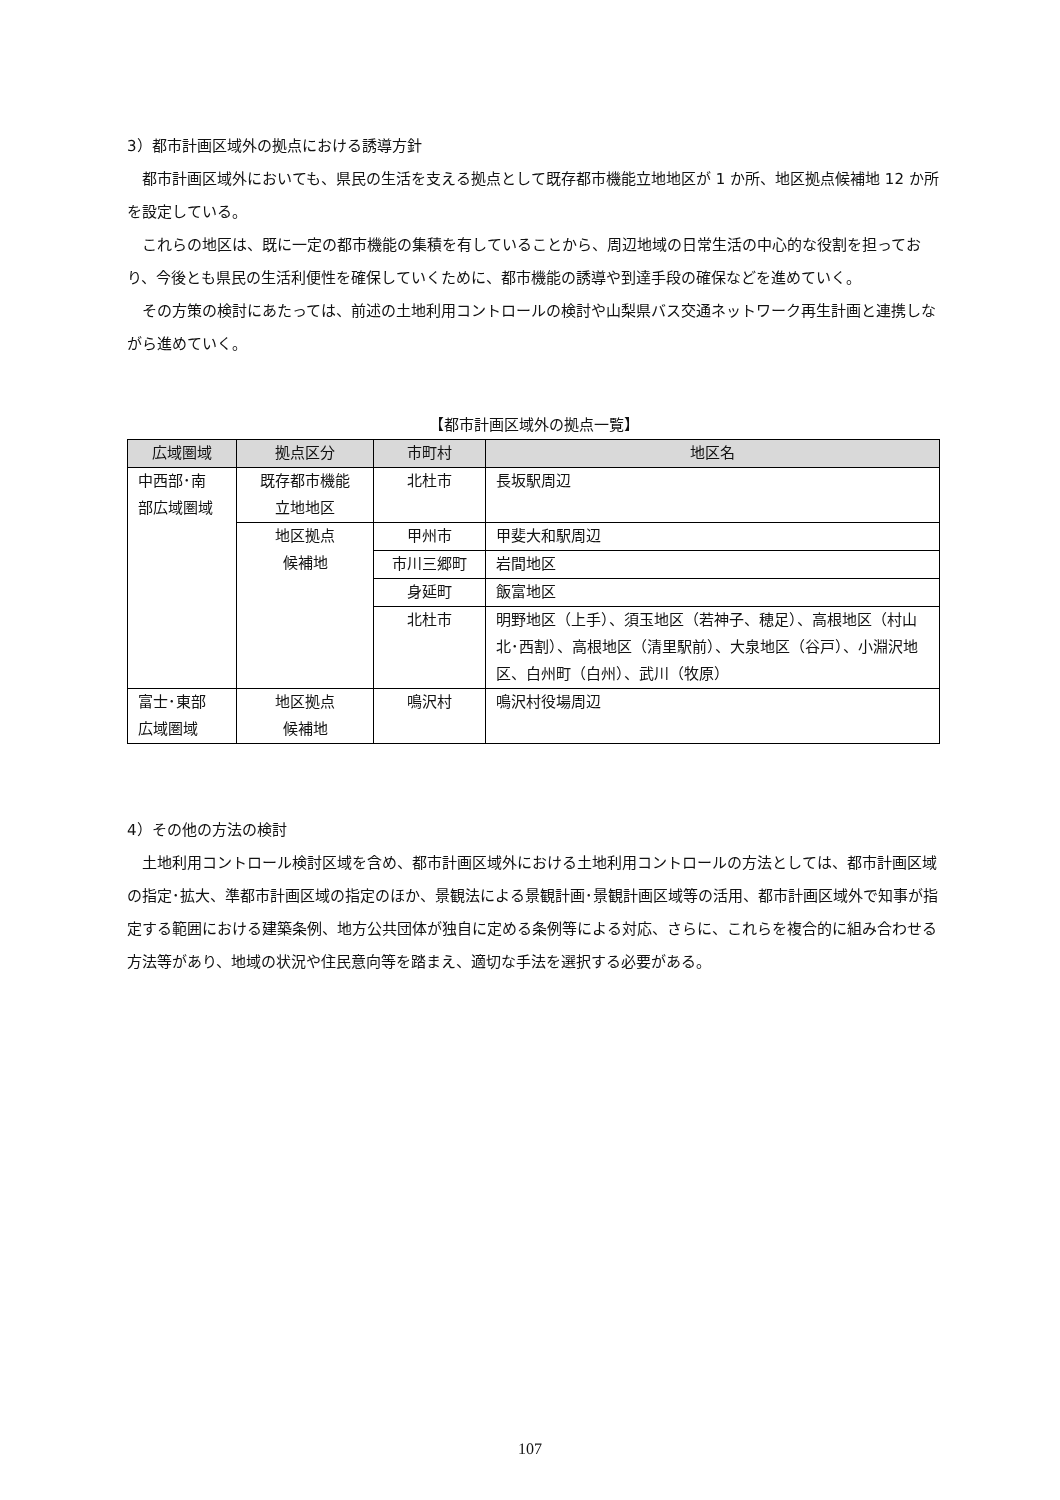3）都市計画区域外の拠点における誘導方針
都市計画区域外においても、県民の生活を支える拠点として既存都市機能立地地区が 1 か所、地区拠点候補地 12 か所を設定している。
これらの地区は、既に一定の都市機能の集積を有していることから、周辺地域の日常生活の中心的な役割を担っており、今後とも県民の生活利便性を確保していくために、都市機能の誘導や到達手段の確保などを進めていく。
その方策の検討にあたっては、前述の土地利用コントロールの検討や山梨県バス交通ネットワーク再生計画と連携しながら進めていく。
【都市計画区域外の拠点一覧】
| 広域圏域 | 拠点区分 | 市町村 | 地区名 |
| --- | --- | --- | --- |
| 中西部･南 部広域圏域 | 既存都市機能 立地地区 | 北杜市 | 長坂駅周辺 |
| | 地区拠点 候補地 | 甲州市 | 甲斐大和駅周辺 |
| | | 市川三郷町 | 岩間地区 |
| | | 身延町 | 飯富地区 |
| | | 北杜市 | 明野地区（上手）、須玉地区（若神子、穂足）、高根地区（村山北･西割）、高根地区（清里駅前）、大泉地区（谷戸）、小淵沢地区、白州町（白州）、武川（牧原） |
| 富士･東部 広域圏域 | 地区拠点 候補地 | 鳴沢村 | 鳴沢村役場周辺 |
4）その他の方法の検討
土地利用コントロール検討区域を含め、都市計画区域外における土地利用コントロールの方法としては、都市計画区域の指定･拡大、準都市計画区域の指定のほか、景観法による景観計画･景観計画区域等の活用、都市計画区域外で知事が指定する範囲における建築条例、地方公共団体が独自に定める条例等による対応、さらに、これらを複合的に組み合わせる方法等があり、地域の状況や住民意向等を踏まえ、適切な手法を選択する必要がある。
107